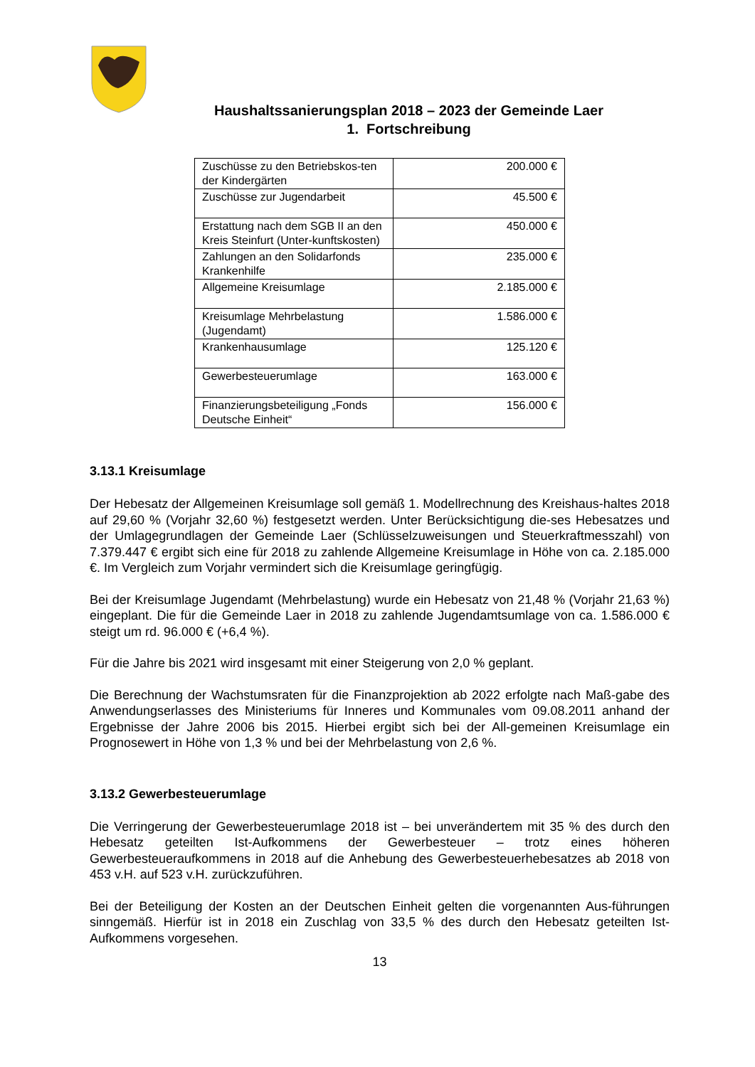Haushaltssanierungsplan 2018 – 2023 der Gemeinde Laer
1. Fortschreibung
| Zuschüsse zu den Betriebskos-ten der Kindergärten | 200.000 € |
| Zuschüsse zur Jugendarbeit | 45.500 € |
| Erstattung nach dem SGB II an den Kreis Steinfurt (Unter-kunftskosten) | 450.000 € |
| Zahlungen an den Solidarfonds Krankenhilfe | 235.000 € |
| Allgemeine Kreisumlage | 2.185.000 € |
| Kreisumlage Mehrbelastung (Jugendamt) | 1.586.000 € |
| Krankenhausumlage | 125.120 € |
| Gewerbesteuerumlage | 163.000 € |
| Finanzierungsbeteiligung „Fonds Deutsche Einheit“ | 156.000 € |
3.13.1 Kreisumlage
Der Hebesatz der Allgemeinen Kreisumlage soll gemäß 1. Modellrechnung des Kreishaus-haltes 2018 auf 29,60 % (Vorjahr 32,60 %) festgesetzt werden. Unter Berücksichtigung die-ses Hebesatzes und der Umlagegrundlagen der Gemeinde Laer (Schlüsselzuweisungen und Steuerkraftmesszahl) von 7.379.447 € ergibt sich eine für 2018 zu zahlende Allgemeine Kreisumlage in Höhe von ca. 2.185.000 €. Im Vergleich zum Vorjahr vermindert sich die Kreisumlage geringfügig.
Bei der Kreisumlage Jugendamt (Mehrbelastung) wurde ein Hebesatz von 21,48 % (Vorjahr 21,63 %) eingeplant. Die für die Gemeinde Laer in 2018 zu zahlende Jugendamtsumlage von ca. 1.586.000 € steigt um rd. 96.000 € (+6,4 %).
Für die Jahre bis 2021 wird insgesamt mit einer Steigerung von 2,0 % geplant.
Die Berechnung der Wachstumsraten für die Finanzprojektion ab 2022 erfolgte nach Maß-gabe des Anwendungserlasses des Ministeriums für Inneres und Kommunales vom 09.08.2011 anhand der Ergebnisse der Jahre 2006 bis 2015. Hierbei ergibt sich bei der All-gemeinen Kreisumlage ein Prognosewert in Höhe von 1,3 % und bei der Mehrbelastung von 2,6 %.
3.13.2 Gewerbesteuerumlage
Die Verringerung der Gewerbesteuerumlage 2018 ist – bei unverändertem mit 35 % des durch den Hebesatz geteilten Ist-Aufkommens der Gewerbesteuer – trotz eines höheren Gewerbesteueraufkommens in 2018 auf die Anhebung des Gewerbesteuerhebesatzes ab 2018 von 453 v.H. auf 523 v.H. zurückzuführen.
Bei der Beteiligung der Kosten an der Deutschen Einheit gelten die vorgenannten Aus-führungen sinngemäß. Hierfür ist in 2018 ein Zuschlag von 33,5 % des durch den Hebesatz geteilten Ist-Aufkommens vorgesehen.
13